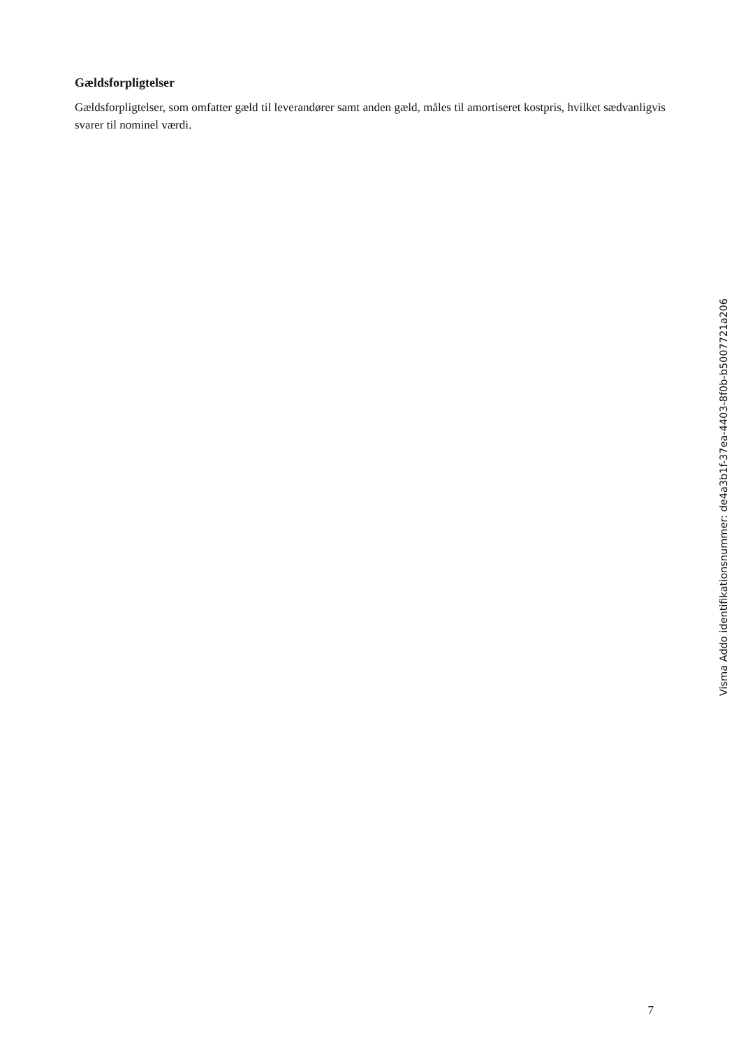Gældsforpligtelser
Gældsforpligtelser, som omfatter gæld til leverandører samt anden gæld, måles til amortiseret kostpris, hvilket sædvanligvis svarer til nominel værdi.
7
Visma Addo identifikationsnummer: de4a3b1f-37ea-4403-8f0b-b5007721a206